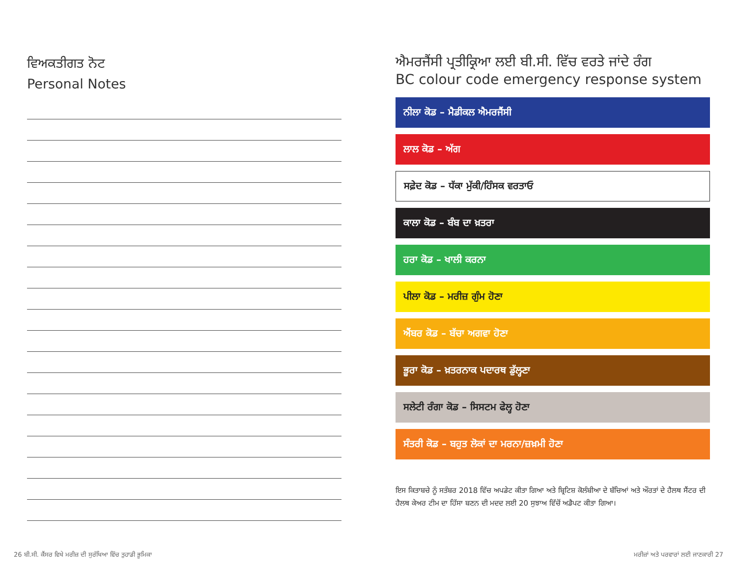ਵਿਅਕਤੀਗਤ ਨੋਟ
Personal Notes
ਐਮਰਜੈਂਸੀ ਪ੍ਰਤੀਕ੍ਰਿਆ ਲਈ ਬੀ.ਸੀ. ਵਿੱਚ ਵਰਤੇ ਜਾਂਦੇ ਰੰਗ
BC colour code emergency response system
ਨੀਲਾ ਕੋਡ – ਮੈਡੀਕਲ ਐਮਰਜੈਂਸੀ
ਲਾਲ ਕੋਡ – ਅੱਗ
ਸਫ਼ੇਦ ਕੋਡ – ਧੱਕਾ ਮੁੱਕੀ/ਹਿੰਸਕ ਵਰਤਾਓ
ਕਾਲਾ ਕੋਡ – ਬੰਬ ਦਾ ਖ਼ਤਰਾ
ਹਰਾ ਕੋਡ – ਖਾਲੀ ਕਰਨਾ
ਪੀਲਾ ਕੋਡ – ਮਰੀਜ਼ ਗੁੰਮ ਹੋਣਾ
ਐਂਬਰ ਕੋਡ – ਬੱਚਾ ਅਗਵਾ ਹੋਣਾ
ਭੂਰਾ ਕੋਡ – ਖ਼ਤਰਨਾਕ ਪਦਾਰਥ ਡੁੱਲ੍ਹਣਾ
ਸਲੇਟੀ ਰੰਗਾ ਕੋਡ – ਸਿਸਟਮ ਫੇਲ੍ਹ ਹੋਣਾ
ਸੰਤਰੀ ਕੋਡ – ਬਹੁਤ ਲੋਕਾਂ ਦਾ ਮਰਨਾ/ਜ਼ਖ਼ਮੀ ਹੋਣਾ
ਇਸ ਕਿਤਾਬਚੇ ਨੂੰ ਸਤੰਬਰ 2018 ਵਿੱਚ ਅਪਡੇਟ ਕੀਤਾ ਗਿਆ ਅਤੇ ਬ੍ਰਿਟਿਸ਼ ਕੋਲੰਬੀਆ ਦੇ ਬੱਚਿਆਂ ਅਤੇ ਔਰਤਾਂ ਦੇ ਹੈਲਥ ਸੈਂਟਰ ਦੀ ਹੈਲਥ ਕੇਅਰ ਟੀਮ ਦਾ ਹਿੱਸਾ ਬਣਨ ਦੀ ਮਦਦ ਲਈ 20 ਸੁਝਾਅ ਵਿੱਚੋਂ ਅਡੈਪਟ ਕੀਤਾ ਗਿਆ।
26 ਬੀ.ਸੀ. ਕੈਂਸਰ ਵਿਖੇ ਮਰੀਜ਼ ਦੀ ਸੁਰੱਖਿਆ ਵਿੱਚ ਤੁਹਾਡੀ ਭੂਮਿਕਾ
ਮਰੀਜ਼ਾਂ ਅਤੇ ਪਰਵਾਰਾਂ ਲਈ ਜਾਣਕਾਰੀ 27